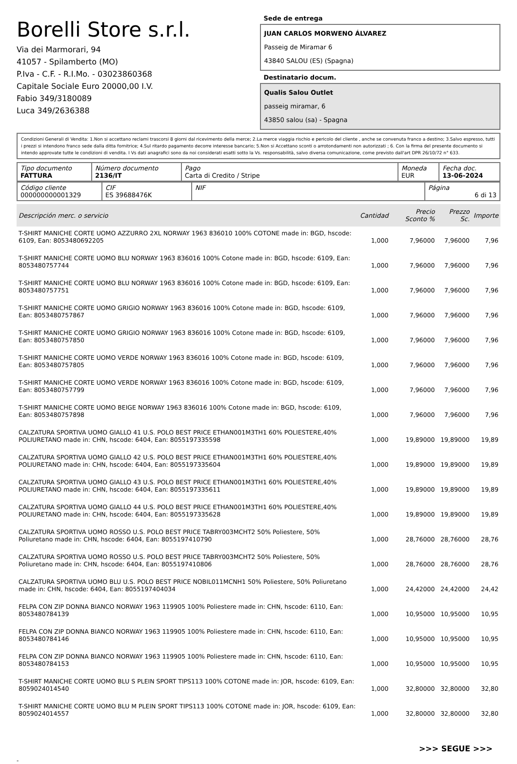Borelli Store s.r.l.
Via dei Marmorari, 94
41057 - Spilamberto (MO)
P.Iva - C.F. - R.I.Mo. - 03023860368
Capitale Sociale Euro 20000,00 I.V.
Fabio 349/3180089
Luca 349/2636388
Sede de entrega
JUAN CARLOS MORWENO ÁLVAREZ
Passeig de Miramar 6
43840 SALOU (ES) (Spagna)
Destinatario docum.
Qualis Salou Outlet
passeig miramar, 6
43850 salou (sa) - Spagna
Condizioni Generali di Vendita: 1.Non si accettano reclami trascorsi 8 giorni dal ricevimento della merce; 2.La merce viaggia rischio e pericolo del cliente , anche se convenuta franco a destino; 3.Salvo espresso, tutti i prezzi si intendono franco sede dalla ditta fornitrice; 4.Sul ritardo pagamento decorre interesse bancario; 5.Non si Accettano sconti o arrotondamenti non autorizzati ; 6. Con la firma del presente documento si intendo approvate tutte le condizioni di vendita. I Vs dati anagrafici sono da noi considerati esatti sotto la Vs. responsabilità, salvo diversa comunicazione, come previsto dall'art DPR 26/10/72 n° 633.
| Tipo documento FATTURA | Número documento 2136/IT | Pago Carta di Credito / Stripe | Moneda EUR | Fecha doc. 13-06-2024 |
| Código cliente 000000000001329 | CIF ES 39688476K | NIF | Página 6 di 13 |
| Descripción merc. o servicio | Cantidad | Precio Sconto % | Prezzo Sc. | Importe |
| --- | --- | --- | --- | --- |
| T-SHIRT MANICHE CORTE UOMO AZZURRO 2XL NORWAY 1963 836010 100% COTONE made in: BGD, hscode: 6109, Ean: 8053480692205 | 1,000 | 7,96000 | 7,96000 | 7,96 |
| T-SHIRT MANICHE CORTE UOMO BLU NORWAY 1963 836016 100% Cotone made in: BGD, hscode: 6109, Ean: 8053480757744 | 1,000 | 7,96000 | 7,96000 | 7,96 |
| T-SHIRT MANICHE CORTE UOMO BLU NORWAY 1963 836016 100% Cotone made in: BGD, hscode: 6109, Ean: 8053480757751 | 1,000 | 7,96000 | 7,96000 | 7,96 |
| T-SHIRT MANICHE CORTE UOMO GRIGIO NORWAY 1963 836016 100% Cotone made in: BGD, hscode: 6109, Ean: 8053480757867 | 1,000 | 7,96000 | 7,96000 | 7,96 |
| T-SHIRT MANICHE CORTE UOMO GRIGIO NORWAY 1963 836016 100% Cotone made in: BGD, hscode: 6109, Ean: 8053480757850 | 1,000 | 7,96000 | 7,96000 | 7,96 |
| T-SHIRT MANICHE CORTE UOMO VERDE NORWAY 1963 836016 100% Cotone made in: BGD, hscode: 6109, Ean: 8053480757805 | 1,000 | 7,96000 | 7,96000 | 7,96 |
| T-SHIRT MANICHE CORTE UOMO VERDE NORWAY 1963 836016 100% Cotone made in: BGD, hscode: 6109, Ean: 8053480757799 | 1,000 | 7,96000 | 7,96000 | 7,96 |
| T-SHIRT MANICHE CORTE UOMO BEIGE NORWAY 1963 836016 100% Cotone made in: BGD, hscode: 6109, Ean: 8053480757898 | 1,000 | 7,96000 | 7,96000 | 7,96 |
| CALZATURA SPORTIVA UOMO GIALLO 41 U.S. POLO BEST PRICE ETHAN001M3TH1 60% POLIESTERE,40% POLIURETANO made in: CHN, hscode: 6404, Ean: 8055197335598 | 1,000 | 19,89000 | 19,89000 | 19,89 |
| CALZATURA SPORTIVA UOMO GIALLO 42 U.S. POLO BEST PRICE ETHAN001M3TH1 60% POLIESTERE,40% POLIURETANO made in: CHN, hscode: 6404, Ean: 8055197335604 | 1,000 | 19,89000 | 19,89000 | 19,89 |
| CALZATURA SPORTIVA UOMO GIALLO 43 U.S. POLO BEST PRICE ETHAN001M3TH1 60% POLIESTERE,40% POLIURETANO made in: CHN, hscode: 6404, Ean: 8055197335611 | 1,000 | 19,89000 | 19,89000 | 19,89 |
| CALZATURA SPORTIVA UOMO GIALLO 44 U.S. POLO BEST PRICE ETHAN001M3TH1 60% POLIESTERE,40% POLIURETANO made in: CHN, hscode: 6404, Ean: 8055197335628 | 1,000 | 19,89000 | 19,89000 | 19,89 |
| CALZATURA SPORTIVA UOMO ROSSO U.S. POLO BEST PRICE TABRY003MCHT2 50% Poliestere, 50% Poliuretano made in: CHN, hscode: 6404, Ean: 8055197410790 | 1,000 | 28,76000 | 28,76000 | 28,76 |
| CALZATURA SPORTIVA UOMO ROSSO U.S. POLO BEST PRICE TABRY003MCHT2 50% Poliestere, 50% Poliuretano made in: CHN, hscode: 6404, Ean: 8055197410806 | 1,000 | 28,76000 | 28,76000 | 28,76 |
| CALZATURA SPORTIVA UOMO BLU U.S. POLO BEST PRICE NOBIL011MCNH1 50% Poliestere, 50% Poliuretano made in: CHN, hscode: 6404, Ean: 8055197404034 | 1,000 | 24,42000 | 24,42000 | 24,42 |
| FELPA CON ZIP DONNA BIANCO NORWAY 1963 119905 100% Poliestere made in: CHN, hscode: 6110, Ean: 8053480784139 | 1,000 | 10,95000 | 10,95000 | 10,95 |
| FELPA CON ZIP DONNA BIANCO NORWAY 1963 119905 100% Poliestere made in: CHN, hscode: 6110, Ean: 8053480784146 | 1,000 | 10,95000 | 10,95000 | 10,95 |
| FELPA CON ZIP DONNA BIANCO NORWAY 1963 119905 100% Poliestere made in: CHN, hscode: 6110, Ean: 8053480784153 | 1,000 | 10,95000 | 10,95000 | 10,95 |
| T-SHIRT MANICHE CORTE UOMO BLU S PLEIN SPORT TIPS113 100% COTONE made in: JOR, hscode: 6109, Ean: 8059024014540 | 1,000 | 32,80000 | 32,80000 | 32,80 |
| T-SHIRT MANICHE CORTE UOMO BLU M PLEIN SPORT TIPS113 100% COTONE made in: JOR, hscode: 6109, Ean: 8059024014557 | 1,000 | 32,80000 | 32,80000 | 32,80 |
>>> SEGUE >>>
-